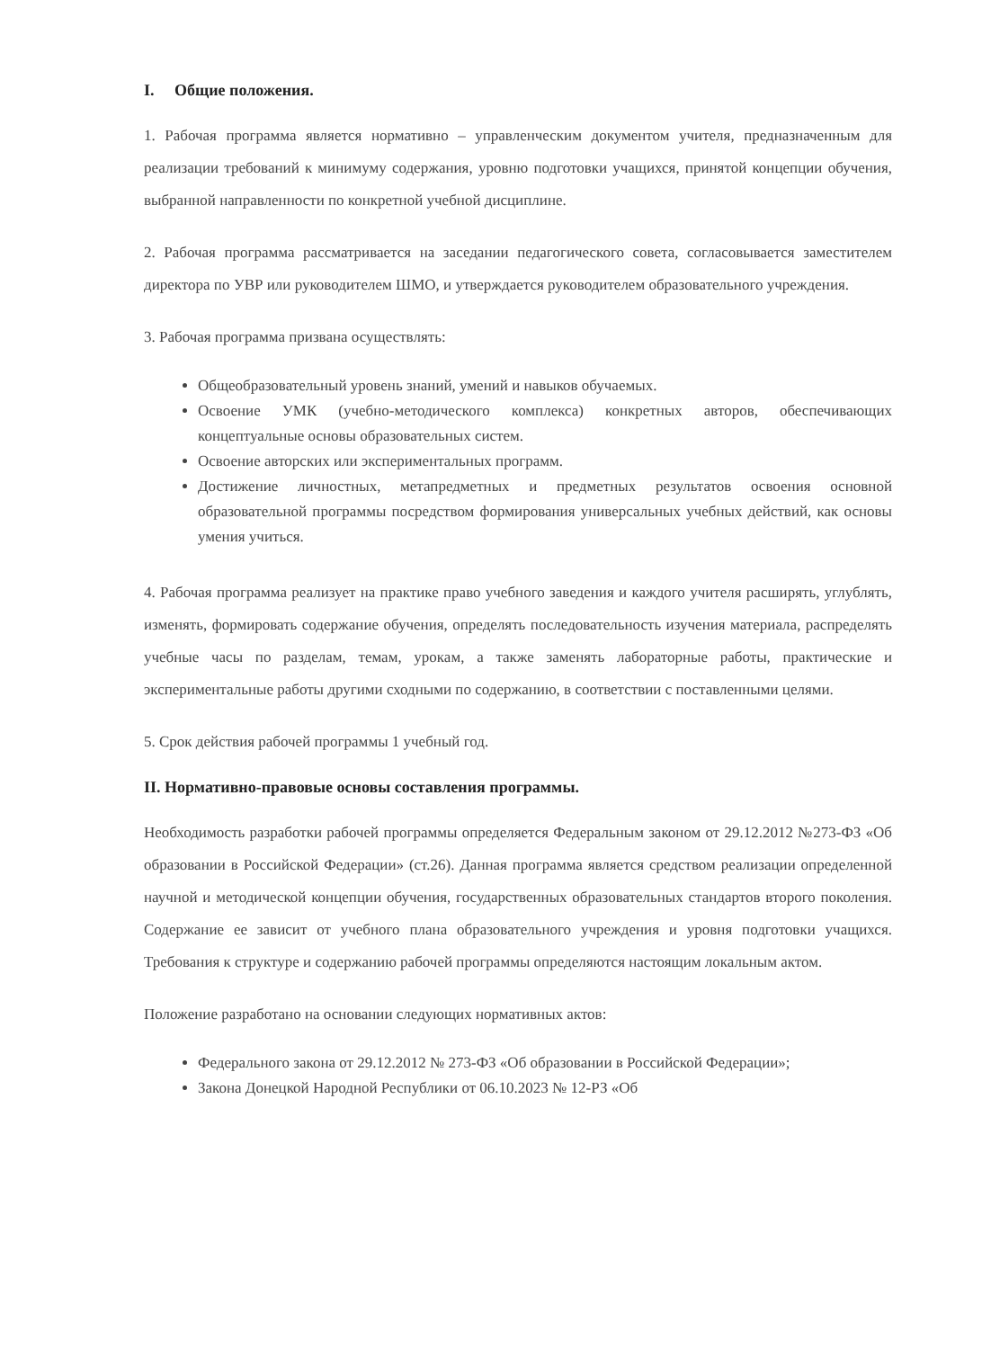I. Общие положения.
1. Рабочая программа является нормативно – управленческим документом учителя, предназначенным для реализации требований к минимуму содержания, уровню подготовки учащихся, принятой концепции обучения, выбранной направленности по конкретной учебной дисциплине.
2. Рабочая программа рассматривается на заседании педагогического совета, согласовывается заместителем директора по УВР или руководителем ШМО, и утверждается руководителем образовательного учреждения.
3. Рабочая программа призвана осуществлять:
Общеобразовательный уровень знаний, умений и навыков обучаемых.
Освоение УМК (учебно-методического комплекса) конкретных авторов, обеспечивающих концептуальные основы образовательных систем.
Освоение авторских или экспериментальных программ.
Достижение личностных, метапредметных и предметных результатов освоения основной образовательной программы посредством формирования универсальных учебных действий, как основы умения учиться.
4. Рабочая программа реализует на практике право учебного заведения и каждого учителя расширять, углублять, изменять, формировать содержание обучения, определять последовательность изучения материала, распределять учебные часы по разделам, темам, урокам, а также заменять лабораторные работы, практические и экспериментальные работы другими сходными по содержанию, в соответствии с поставленными целями.
5. Срок действия рабочей программы 1 учебный год.
II. Нормативно-правовые основы составления программы.
Необходимость разработки рабочей программы определяется Федеральным законом от 29.12.2012 №273-ФЗ «Об образовании в Российской Федерации» (ст.26). Данная программа является средством реализации определенной научной и методической концепции обучения, государственных образовательных стандартов второго поколения. Содержание ее зависит от учебного плана образовательного учреждения и уровня подготовки учащихся. Требования к структуре и содержанию рабочей программы определяются настоящим локальным актом.
Положение разработано на основании следующих нормативных актов:
Федерального закона от 29.12.2012 № 273-ФЗ «Об образовании в Российской Федерации»;
Закона Донецкой Народной Республики от 06.10.2023 № 12-РЗ «Об